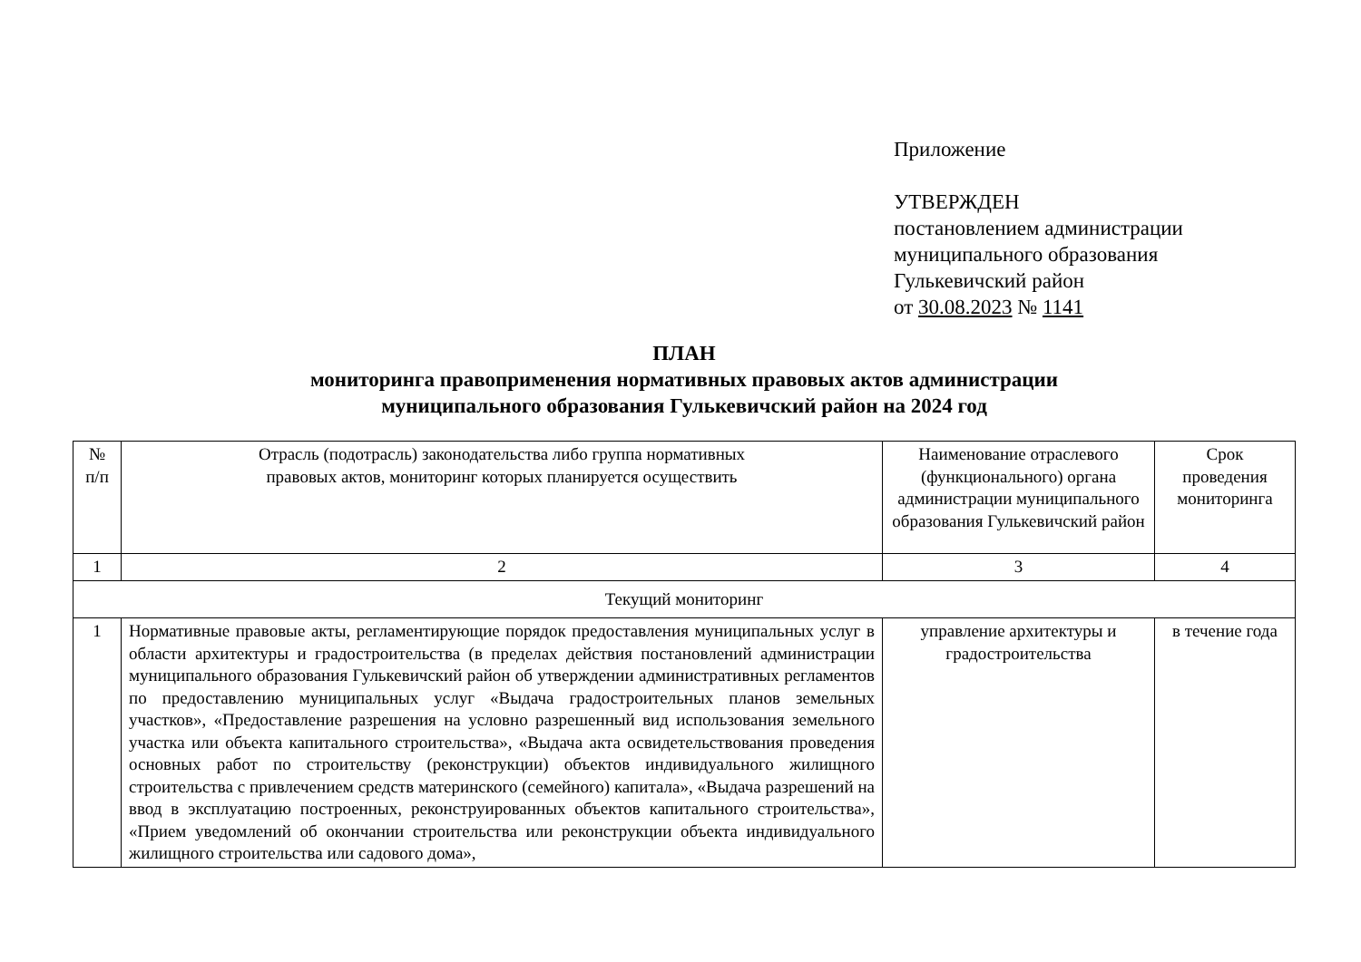Приложение
УТВЕРЖДЕН
постановлением администрации
муниципального образования
Гулькевичский район
от 30.08.2023 № 1141
ПЛАН
мониторинга правоприменения нормативных правовых актов администрации
муниципального образования Гулькевичский район на 2024 год
| № п/п | Отрасль (подотрасль) законодательства либо группа нормативных правовых актов, мониторинг которых планируется осуществить | Наименование отраслевого (функционального) органа администрации муниципального образования Гулькевичский район | Срок проведения мониторинга |
| 1 | 2 | 3 | 4 |
| Текущий мониторинг | | | |
| 1 | Нормативные правовые акты, регламентирующие порядок предоставления муниципальных услуг в области архитектуры и градостроительства (в пределах действия постановлений администрации муниципального образования Гулькевичский район об утверждении административных регламентов по предоставлению муниципальных услуг «Выдача градостроительных планов земельных участков», «Предоставление разрешения на условно разрешенный вид использования земельного участка или объекта капитального строительства», «Выдача акта освидетельствования проведения основных работ по строительству (реконструкции) объектов индивидуального жилищного строительства с привлечением средств материнского (семейного) капитала», «Выдача разрешений на ввод в эксплуатацию построенных, реконструированных объектов капитального строительства», «Прием уведомлений об окончании строительства или реконструкции объекта индивидуального жилищного строительства или садового дома», | управление архитектуры и градостроительства | в течение года |